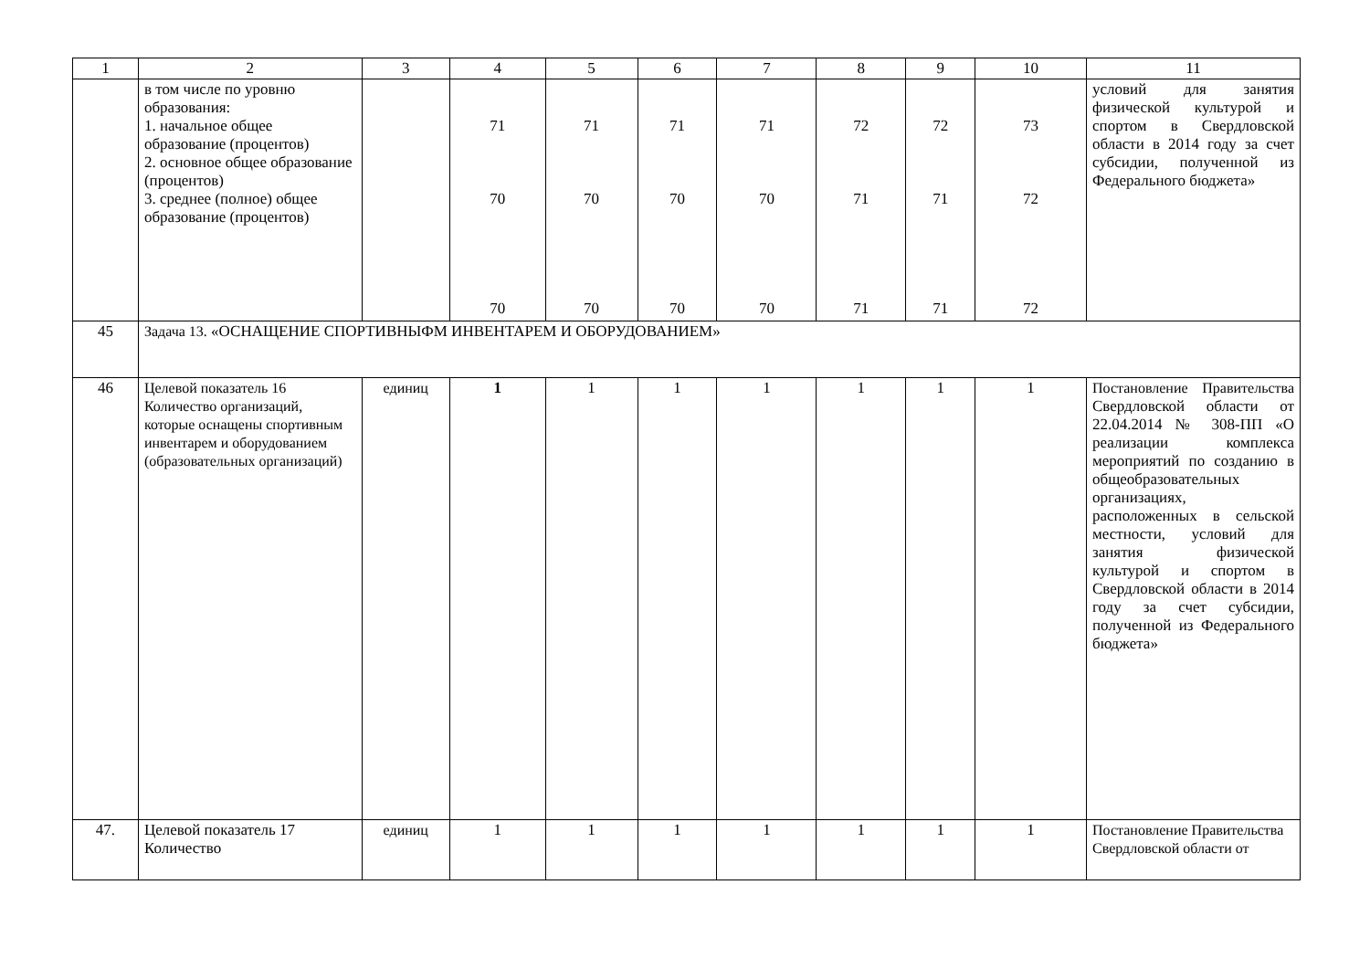| 1 | 2 | 3 | 4 | 5 | 6 | 7 | 8 | 9 | 10 | 11 |
| | в том числе по уровню образования: 1. начальное общее образование (процентов) 2. основное общее образование (процентов) 3. среднее (полное) общее образование (процентов) | | 71 70 70 | 71 70 70 | 71 70 70 | 71 70 70 | 72 71 71 | 72 71 71 | 73 72 72 | условий для занятия физической культурой и спортом в Свердловской области в 2014 году за счет субсидии, полученной из Федерального бюджета» |
| 45 | Задача 13. «ОСНАЩЕНИЕ СПОРТИВНЫФМ ИНВЕНТАРЕМ И ОБОРУДОВАНИЕМ» | | | | | | | | | |
| 46 | Целевой показатель 16 Количество организаций, которые оснащены спортивным инвентарем и оборудованием (образовательных организаций) | единиц | 1 | 1 | 1 | 1 | 1 | 1 | 1 | Постановление Правительства Свердловской области от 22.04.2014 № 308-ПП «О реализации комплекса мероприятий по созданию в общеобразовательных организациях, расположенных в сельской местности, условий для занятия физической культурой и спортом в Свердловской области в 2014 году за счет субсидии, полученной из Федерального бюджета» |
| 47. | Целевой показатель 17 Количество | единиц | 1 | 1 | 1 | 1 | 1 | 1 | 1 | Постановление Правительства Свердловской области от |